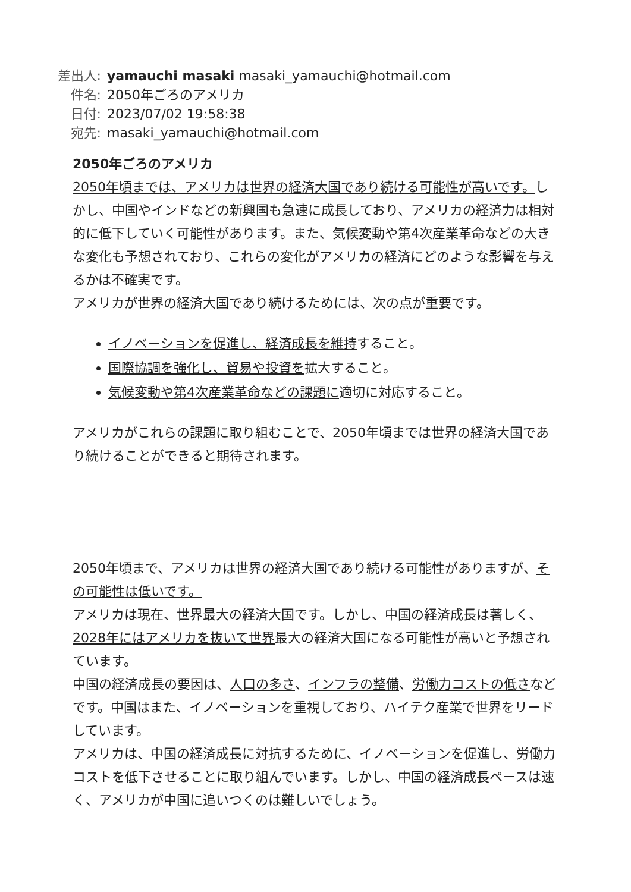差出人: yamauchi masaki masaki_yamauchi@hotmail.com
件名: 2050年ごろのアメリカ
日付: 2023/07/02 19:58:38
宛先: masaki_yamauchi@hotmail.com
2050年ごろのアメリカ
2050年頃までは、アメリカは世界の経済大国であり続ける可能性が高いです。しかし、中国やインドなどの新興国も急速に成長しており、アメリカの経済力は相対的に低下していく可能性があります。また、気候変動や第4次産業革命などの大きな変化も予想されており、これらの変化がアメリカの経済にどのような影響を与えるかは不確実です。
アメリカが世界の経済大国であり続けるためには、次の点が重要です。
イノベーションを促進し、経済成長を維持すること。
国際協調を強化し、貿易や投資を拡大すること。
気候変動や第4次産業革命などの課題に適切に対応すること。
アメリカがこれらの課題に取り組むことで、2050年頃までは世界の経済大国であり続けることができると期待されます。
2050年頃まで、アメリカは世界の経済大国であり続ける可能性がありますが、その可能性は低いです。
アメリカは現在、世界最大の経済大国です。しかし、中国の経済成長は著しく、2028年にはアメリカを抜いて世界最大の経済大国になる可能性が高いと予想されています。
中国の経済成長の要因は、人口の多さ、インフラの整備、労働力コストの低さなどです。中国はまた、イノベーションを重視しており、ハイテク産業で世界をリードしています。
アメリカは、中国の経済成長に対抗するために、イノベーションを促進し、労働力コストを低下させることに取り組んでいます。しかし、中国の経済成長ペースは速く、アメリカが中国に追いつくのは難しいでしょう。